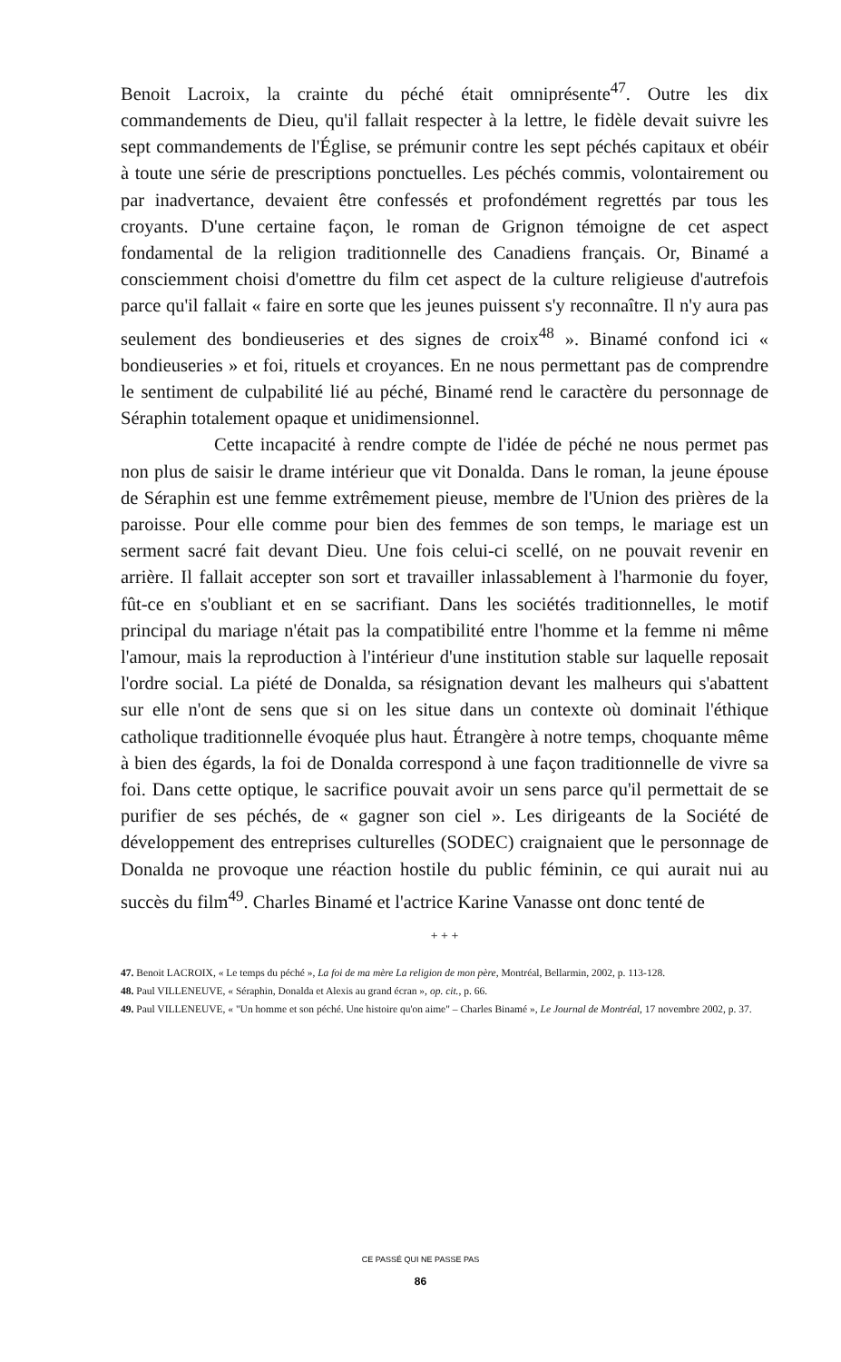Benoit Lacroix, la crainte du péché était omniprésente<sup>47</sup>. Outre les dix commandements de Dieu, qu'il fallait respecter à la lettre, le fidèle devait suivre les sept commandements de l'Église, se prémunir contre les sept péchés capitaux et obéir à toute une série de prescriptions ponctuelles. Les péchés commis, volontairement ou par inadvertance, devaient être confessés et profondément regrettés par tous les croyants. D'une certaine façon, le roman de Grignon témoigne de cet aspect fondamental de la religion traditionnelle des Canadiens français. Or, Binamé a consciemment choisi d'omettre du film cet aspect de la culture religieuse d'autrefois parce qu'il fallait « faire en sorte que les jeunes puissent s'y reconnaître. Il n'y aura pas seulement des bondieuseries et des signes de croix<sup>48</sup> ». Binamé confond ici « bondieuseries » et foi, rituels et croyances. En ne nous permettant pas de comprendre le sentiment de culpabilité lié au péché, Binamé rend le caractère du personnage de Séraphin totalement opaque et unidimensionnel.
Cette incapacité à rendre compte de l'idée de péché ne nous permet pas non plus de saisir le drame intérieur que vit Donalda. Dans le roman, la jeune épouse de Séraphin est une femme extrêmement pieuse, membre de l'Union des prières de la paroisse. Pour elle comme pour bien des femmes de son temps, le mariage est un serment sacré fait devant Dieu. Une fois celui-ci scellé, on ne pouvait revenir en arrière. Il fallait accepter son sort et travailler inlassablement à l'harmonie du foyer, fût-ce en s'oubliant et en se sacrifiant. Dans les sociétés traditionnelles, le motif principal du mariage n'était pas la compatibilité entre l'homme et la femme ni même l'amour, mais la reproduction à l'intérieur d'une institution stable sur laquelle reposait l'ordre social. La piété de Donalda, sa résignation devant les malheurs qui s'abattent sur elle n'ont de sens que si on les situe dans un contexte où dominait l'éthique catholique traditionnelle évoquée plus haut. Étrangère à notre temps, choquante même à bien des égards, la foi de Donalda correspond à une façon traditionnelle de vivre sa foi. Dans cette optique, le sacrifice pouvait avoir un sens parce qu'il permettait de se purifier de ses péchés, de « gagner son ciel ». Les dirigeants de la Société de développement des entreprises culturelles (SODEC) craignaient que le personnage de Donalda ne provoque une réaction hostile du public féminin, ce qui aurait nui au succès du film<sup>49</sup>. Charles Binamé et l'actrice Karine Vanasse ont donc tenté de
+ + +
47. Benoit LACROIX, « Le temps du péché », La foi de ma mère La religion de mon père, Montréal, Bellarmin, 2002, p. 113-128.
48. Paul VILLENEUVE, « Séraphin, Donalda et Alexis au grand écran », op. cit., p. 66.
49. Paul VILLENEUVE, « "Un homme et son péché. Une histoire qu'on aime" – Charles Binamé », Le Journal de Montréal, 17 novembre 2002, p. 37.
CE PASSÉ QUI NE PASSE PAS
86